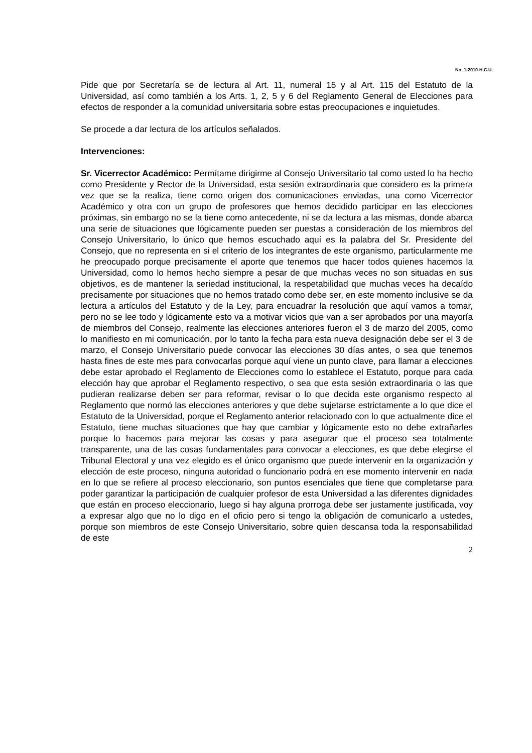No. 1-2010-H.C.U.
Pide que por Secretaría se de lectura al Art. 11, numeral 15 y al Art. 115 del Estatuto de la Universidad, así como también a los Arts. 1, 2, 5 y 6 del Reglamento General de Elecciones para efectos de responder a la comunidad universitaria sobre estas preocupaciones e inquietudes.
Se procede a dar lectura de los artículos señalados.
Intervenciones:
Sr. Vicerrector Académico: Permítame dirigirme al Consejo Universitario tal como usted lo ha hecho como Presidente y Rector de la Universidad, esta sesión extraordinaria que considero es la primera vez que se la realiza, tiene como origen dos comunicaciones enviadas, una como Vicerrector Académico y otra con un grupo de profesores que hemos decidido participar en las elecciones próximas, sin embargo no se la tiene como antecedente, ni se da lectura a las mismas, donde abarca una serie de situaciones que lógicamente pueden ser puestas a consideración de los miembros del Consejo Universitario, lo único que hemos escuchado aquí es la palabra del Sr. Presidente del Consejo, que no representa en si el criterio de los integrantes de este organismo, particularmente me he preocupado porque precisamente el aporte que tenemos que hacer todos quienes hacemos la Universidad, como lo hemos hecho siempre a pesar de que muchas veces no son situadas en sus objetivos, es de mantener la seriedad institucional, la respetabilidad que muchas veces ha decaído precisamente por situaciones que no hemos tratado como debe ser, en este momento inclusive se da lectura a artículos del Estatuto y de la Ley, para encuadrar la resolución que aquí vamos a tomar, pero no se lee todo y lógicamente esto va a motivar vicios que van a ser aprobados por una mayoría de miembros del Consejo, realmente las elecciones anteriores fueron el 3 de marzo del 2005, como lo manifiesto en mi comunicación, por lo tanto la fecha para esta nueva designación debe ser el 3 de marzo, el Consejo Universitario puede convocar las elecciones 30 días antes, o sea que tenemos hasta fines de este mes para convocarlas porque aquí viene un punto clave, para llamar a elecciones debe estar aprobado el Reglamento de Elecciones como lo establece el Estatuto, porque para cada elección hay que aprobar el Reglamento respectivo, o sea que esta sesión extraordinaria o las que pudieran realizarse deben ser para reformar, revisar o lo que decida este organismo respecto al Reglamento que normó las elecciones anteriores y que debe sujetarse estrictamente a lo que dice el Estatuto de la Universidad, porque el Reglamento anterior relacionado con lo que actualmente dice el Estatuto, tiene muchas situaciones que hay que cambiar y lógicamente esto no debe extrañarles porque lo hacemos para mejorar las cosas y para asegurar que el proceso sea totalmente transparente, una de las cosas fundamentales para convocar a elecciones, es que debe elegirse el Tribunal Electoral y una vez elegido es el único organismo que puede intervenir en la organización y elección de este proceso, ninguna autoridad o funcionario podrá en ese momento intervenir en nada en lo que se refiere al proceso eleccionario, son puntos esenciales que tiene que completarse para poder garantizar la participación de cualquier profesor de esta Universidad a las diferentes dignidades que están en proceso eleccionario, luego si hay alguna prorroga debe ser justamente justificada, voy a expresar algo que no lo digo en el oficio pero si tengo la obligación de comunicarlo a ustedes, porque son miembros de este Consejo Universitario, sobre quien descansa toda la responsabilidad de este
2